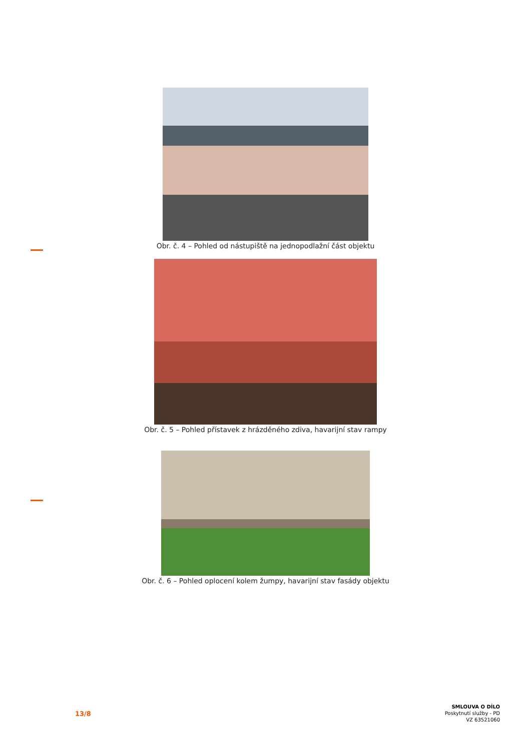Obr. č. 4 – Pohled od nástupiště na jednopodlažní část objektu
Obr. č. 5 – Pohled přístavek z hrázděného zdiva, havarijní stav rampy
Obr. č. 6 – Pohled oplocení kolem žumpy, havarijní stav fasády objektu
13/8
SMLOUVA O DÍLO
Poskytnutí služby - PD
VZ 63521060